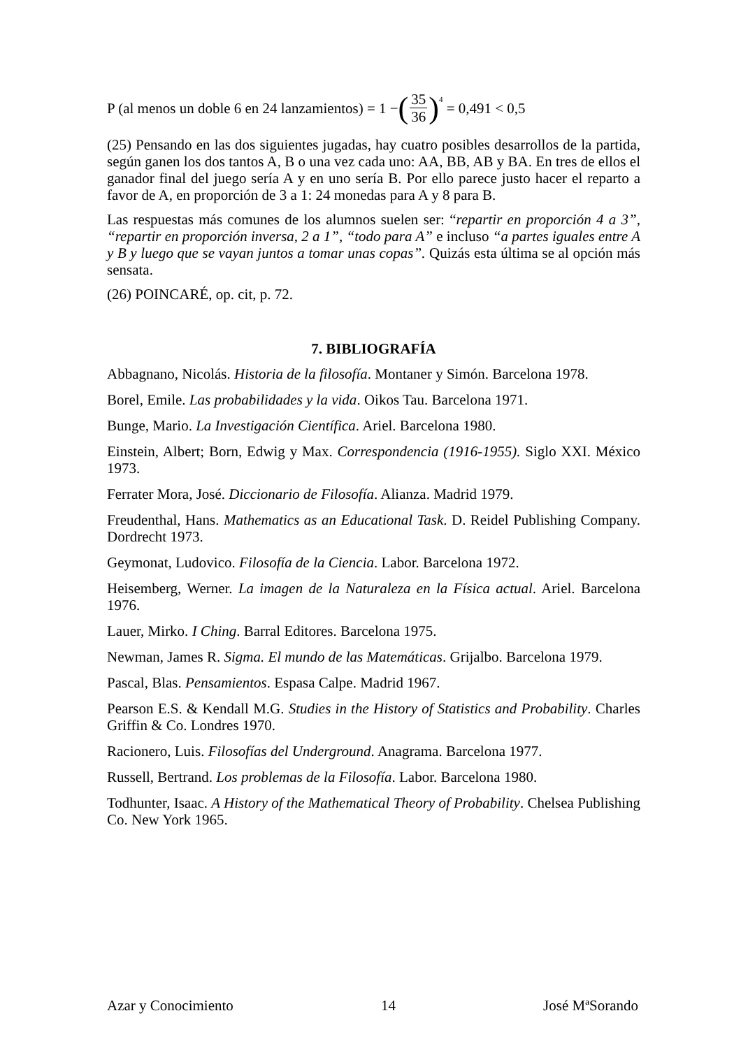P (al menos un doble 6 en 24 lanzamientos) = 1 − (35 36)<sup>4</sup> = 0,491 < 0,5
(25) Pensando en las dos siguientes jugadas, hay cuatro posibles desarrollos de la partida, según ganen los dos tantos A, B o una vez cada uno: AA, BB, AB y BA. En tres de ellos el ganador final del juego sería A y en uno sería B. Por ello parece justo hacer el reparto a favor de A, en proporción de 3 a 1: 24 monedas para A y 8 para B.
Las respuestas más comunes de los alumnos suelen ser: “repartir en proporción 4 a 3”, “repartir en proporción inversa, 2 a 1”, “todo para A” e incluso “a partes iguales entre A y B y luego que se vayan juntos a tomar unas copas”. Quizás esta última se al opción más sensata.
(26) POINCARÉ, op. cit, p. 72.
7. BIBLIOGRAFÍA
Abbagnano, Nicolás. Historia de la filosofía. Montaner y Simón. Barcelona 1978.
Borel, Emile. Las probabilidades y la vida. Oikos Tau. Barcelona 1971.
Bunge, Mario. La Investigación Científica. Ariel. Barcelona 1980.
Einstein, Albert; Born, Edwig y Max. Correspondencia (1916-1955). Siglo XXI. México 1973.
Ferrater Mora, José. Diccionario de Filosofía. Alianza. Madrid 1979.
Freudenthal, Hans. Mathematics as an Educational Task. D. Reidel Publishing Company. Dordrecht 1973.
Geymonat, Ludovico. Filosofía de la Ciencia. Labor. Barcelona 1972.
Heisemberg, Werner. La imagen de la Naturaleza en la Física actual. Ariel. Barcelona 1976.
Lauer, Mirko. I Ching. Barral Editores. Barcelona 1975.
Newman, James R. Sigma. El mundo de las Matemáticas. Grijalbo. Barcelona 1979.
Pascal, Blas. Pensamientos. Espasa Calpe. Madrid 1967.
Pearson E.S. & Kendall M.G. Studies in the History of Statistics and Probability. Charles Griffin & Co. Londres 1970.
Racionero, Luis. Filosofías del Underground. Anagrama. Barcelona 1977.
Russell, Bertrand. Los problemas de la Filosofía. Labor. Barcelona 1980.
Todhunter, Isaac. A History of the Mathematical Theory of Probability. Chelsea Publishing Co. New York 1965.
Azar y Conocimiento 14 José MªSorando